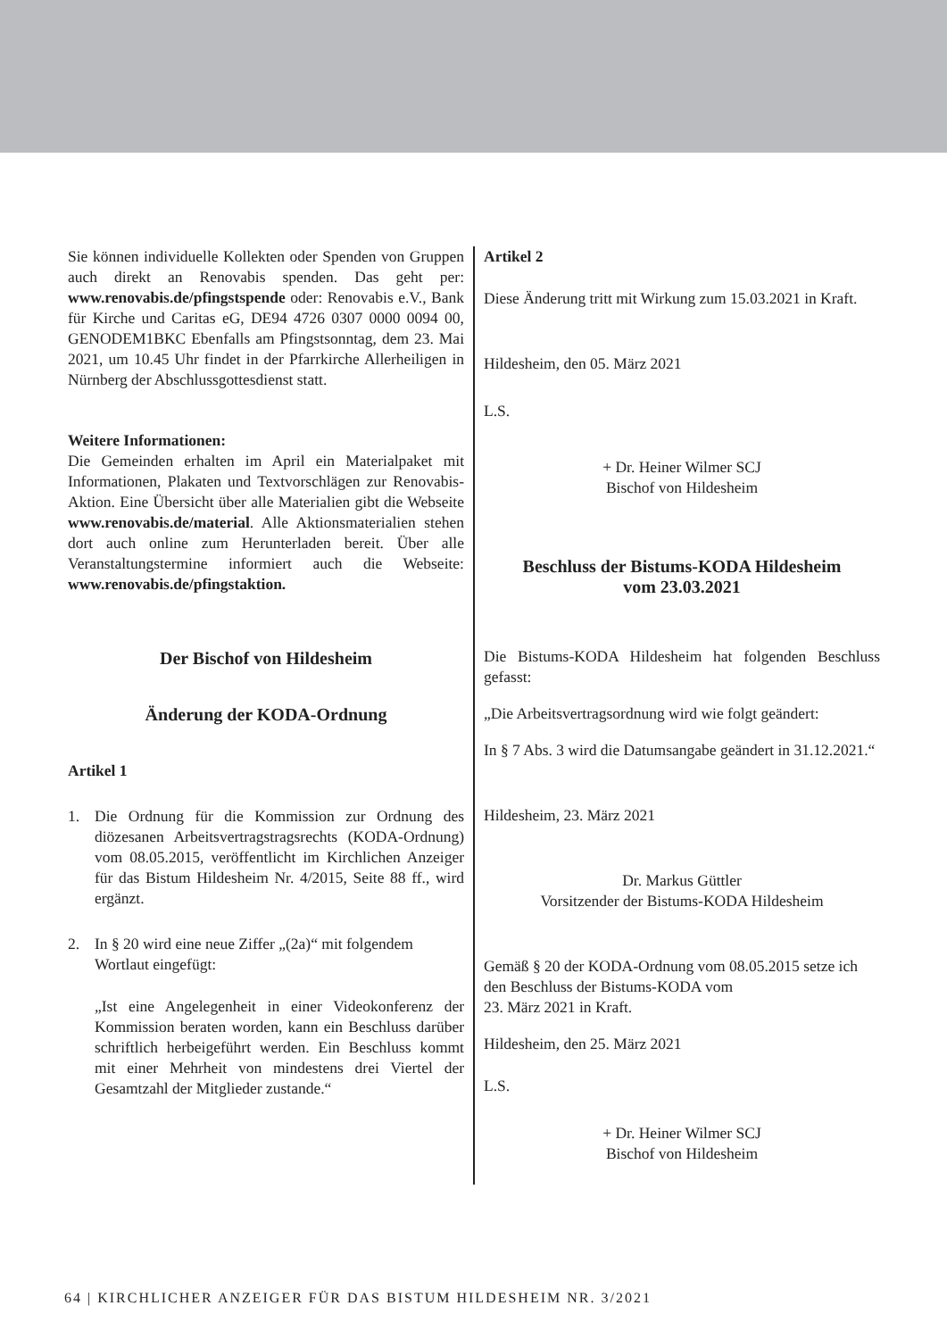Sie können individuelle Kollekten oder Spenden von Gruppen auch direkt an Renovabis spenden. Das geht per: www.renovabis.de/pfingstspende oder: Renovabis e.V., Bank für Kirche und Caritas eG, DE94 4726 0307 0000 0094 00, GENODEM1BKC Ebenfalls am Pfingstsonntag, dem 23. Mai 2021, um 10.45 Uhr findet in der Pfarrkirche Allerheiligen in Nürnberg der Abschlussgottesdienst statt.
Weitere Informationen:
Die Gemeinden erhalten im April ein Materialpaket mit Informationen, Plakaten und Textvorschlägen zur Renovabis-Aktion. Eine Übersicht über alle Materialien gibt die Webseite www.renovabis.de/material. Alle Aktionsmaterialien stehen dort auch online zum Herunterladen bereit. Über alle Veranstaltungstermine informiert auch die Webseite: www.renovabis.de/pfingstaktion.
Der Bischof von Hildesheim
Änderung der KODA-Ordnung
Artikel 1
1. Die Ordnung für die Kommission zur Ordnung des diözesanen Arbeitsvertragstragsrechts (KODA-Ordnung) vom 08.05.2015, veröffentlicht im Kirchlichen Anzeiger für das Bistum Hildesheim Nr. 4/2015, Seite 88 ff., wird ergänzt.
2. In § 20 wird eine neue Ziffer „(2a)“ mit folgendem Wortlaut eingefügt:
„Ist eine Angelegenheit in einer Videokonferenz der Kommission beraten worden, kann ein Beschluss darüber schriftlich herbeigeführt werden. Ein Beschluss kommt mit einer Mehrheit von mindestens drei Viertel der Gesamtzahl der Mitglieder zustande.“
Artikel 2
Diese Änderung tritt mit Wirkung zum 15.03.2021 in Kraft.
Hildesheim, den 05. März 2021
L.S.
+ Dr. Heiner Wilmer SCJ
Bischof von Hildesheim
Beschluss der Bistums-KODA Hildesheim
vom 23.03.2021
Die Bistums-KODA Hildesheim hat folgenden Beschluss gefasst:
„Die Arbeitsvertragsordnung wird wie folgt geändert:
In § 7 Abs. 3 wird die Datumsangabe geändert in 31.12.2021.“
Hildesheim, 23. März 2021
Dr. Markus Güttler
Vorsitzender der Bistums-KODA Hildesheim
Gemäß § 20 der KODA-Ordnung vom 08.05.2015 setze ich den Beschluss der Bistums-KODA vom
23. März 2021 in Kraft.
Hildesheim, den 25. März 2021
L.S.
+ Dr. Heiner Wilmer SCJ
Bischof von Hildesheim
64 | KIRCHLICHER ANZEIGER FÜR DAS BISTUM HILDESHEIM NR. 3/2021